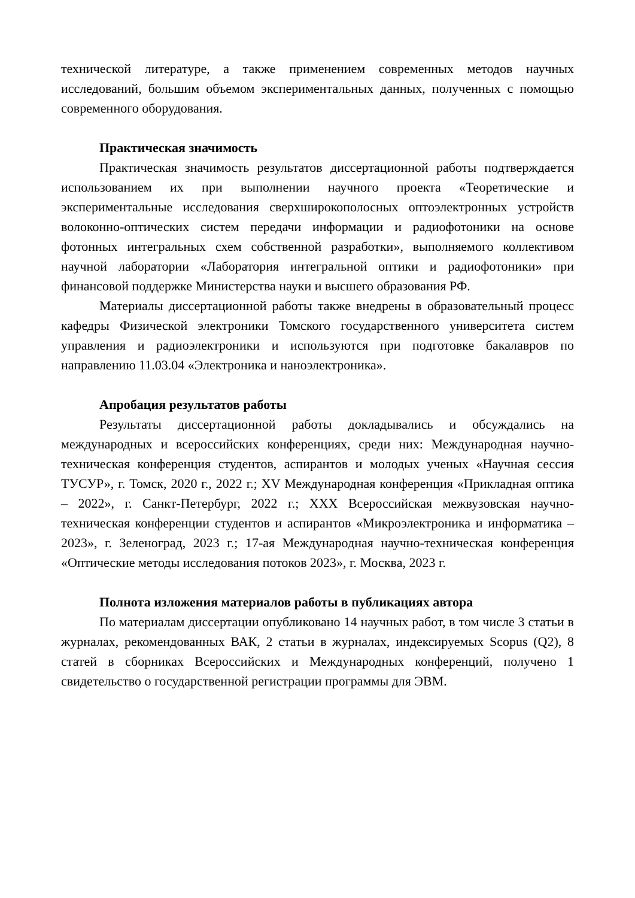технической литературе, а также применением современных методов научных исследований, большим объемом экспериментальных данных, полученных с помощью современного оборудования.
Практическая значимость
Практическая значимость результатов диссертационной работы подтверждается использованием их при выполнении научного проекта «Теоретические и экспериментальные исследования сверхширокополосных оптоэлектронных устройств волоконно-оптических систем передачи информации и радиофотоники на основе фотонных интегральных схем собственной разработки», выполняемого коллективом научной лаборатории «Лаборатория интегральной оптики и радиофотоники» при финансовой поддержке Министерства науки и высшего образования РФ.
Материалы диссертационной работы также внедрены в образовательный процесс кафедры Физической электроники Томского государственного университета систем управления и радиоэлектроники и используются при подготовке бакалавров по направлению 11.03.04 «Электроника и наноэлектроника».
Апробация результатов работы
Результаты диссертационной работы докладывались и обсуждались на международных и всероссийских конференциях, среди них: Международная научно-техническая конференция студентов, аспирантов и молодых ученых «Научная сессия ТУСУР», г. Томск, 2020 г., 2022 г.; XV Международная конференция «Прикладная оптика – 2022», г. Санкт-Петербург, 2022 г.; XXX Всероссийская межвузовская научно-техническая конференции студентов и аспирантов «Микроэлектроника и информатика – 2023», г. Зеленоград, 2023 г.; 17-ая Международная научно-техническая конференция «Оптические методы исследования потоков 2023», г. Москва, 2023 г.
Полнота изложения материалов работы в публикациях автора
По материалам диссертации опубликовано 14 научных работ, в том числе 3 статьи в журналах, рекомендованных ВАК, 2 статьи в журналах, индексируемых Scopus (Q2), 8 статей в сборниках Всероссийских и Международных конференций, получено 1 свидетельство о государственной регистрации программы для ЭВМ.